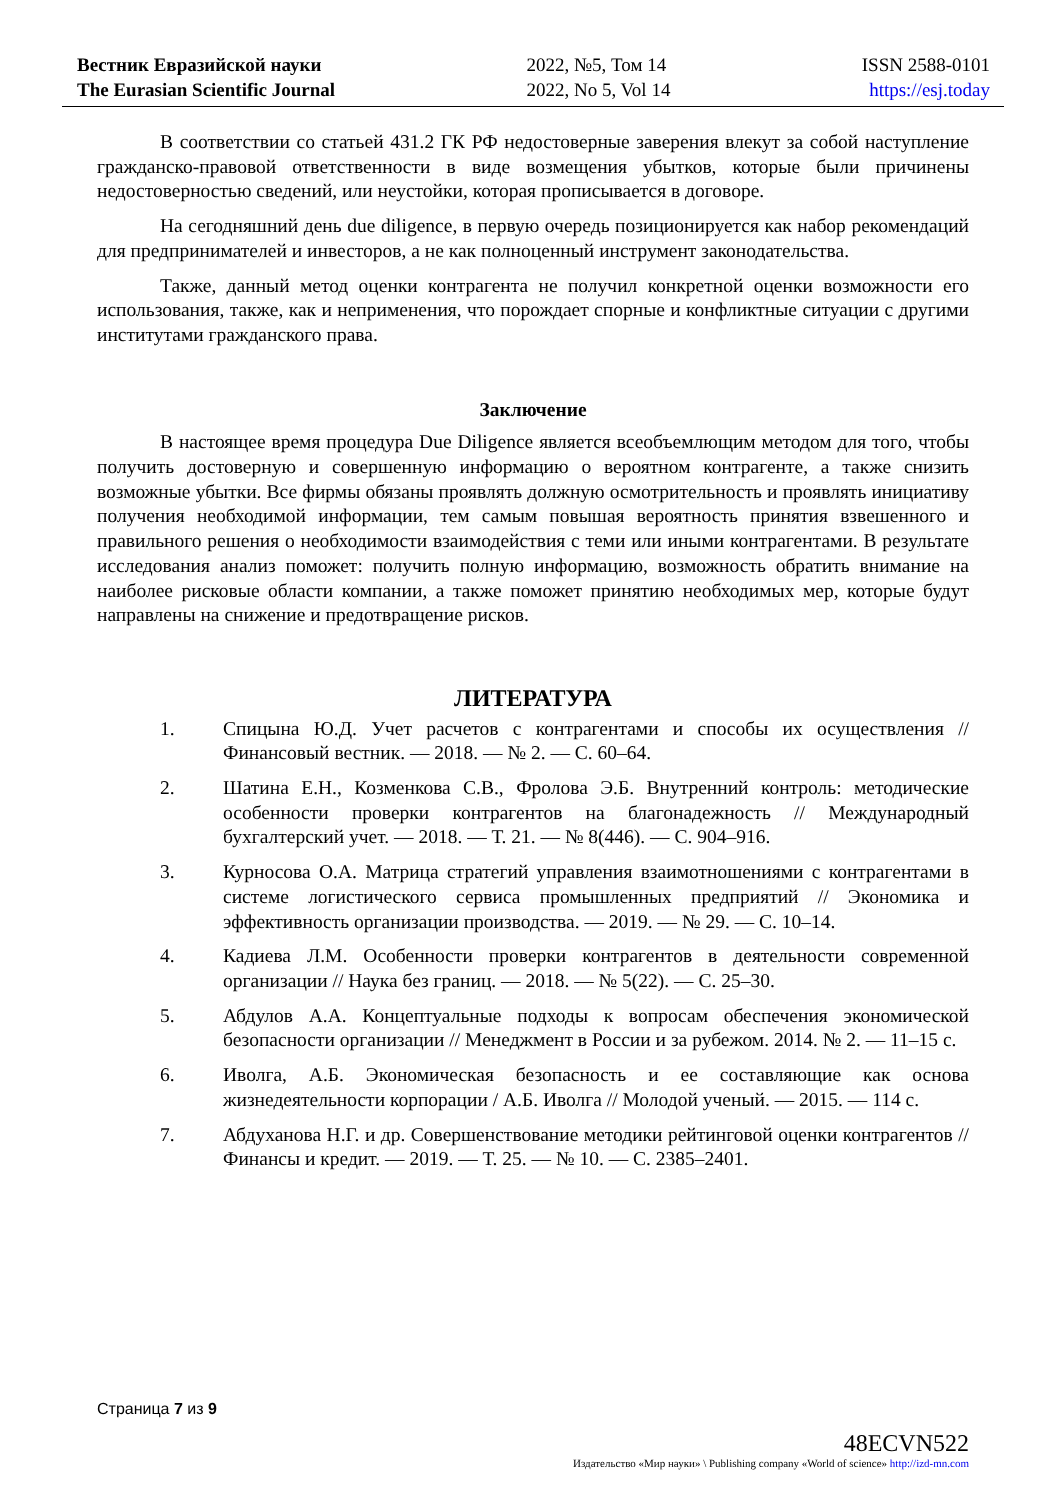Вестник Евразийской науки
The Eurasian Scientific Journal
2022, №5, Том 14
2022, No 5, Vol 14
ISSN 2588-0101
https://esj.today
В соответствии со статьей 431.2 ГК РФ недостоверные заверения влекут за собой наступление гражданско-правовой ответственности в виде возмещения убытков, которые были причинены недостоверностью сведений, или неустойки, которая прописывается в договоре.
На сегодняшний день due diligence, в первую очередь позиционируется как набор рекомендаций для предпринимателей и инвесторов, а не как полноценный инструмент законодательства.
Также, данный метод оценки контрагента не получил конкретной оценки возможности его использования, также, как и неприменения, что порождает спорные и конфликтные ситуации с другими институтами гражданского права.
Заключение
В настоящее время процедура Due Diligence является всеобъемлющим методом для того, чтобы получить достоверную и совершенную информацию о вероятном контрагенте, а также снизить возможные убытки. Все фирмы обязаны проявлять должную осмотрительность и проявлять инициативу получения необходимой информации, тем самым повышая вероятность принятия взвешенного и правильного решения о необходимости взаимодействия с теми или иными контрагентами. В результате исследования анализ поможет: получить полную информацию, возможность обратить внимание на наиболее рисковые области компании, а также поможет принятию необходимых мер, которые будут направлены на снижение и предотвращение рисков.
ЛИТЕРАТУРА
1. Спицына Ю.Д. Учет расчетов с контрагентами и способы их осуществления // Финансовый вестник. — 2018. — № 2. — С. 60–64.
2. Шатина Е.Н., Козменкова С.В., Фролова Э.Б. Внутренний контроль: методические особенности проверки контрагентов на благонадежность // Международный бухгалтерский учет. — 2018. — Т. 21. — № 8(446). — С. 904–916.
3. Курносова О.А. Матрица стратегий управления взаимотношениями с контрагентами в системе логистического сервиса промышленных предприятий // Экономика и эффективность организации производства. — 2019. — № 29. — С. 10–14.
4. Кадиева Л.М. Особенности проверки контрагентов в деятельности современной организации // Наука без границ. — 2018. — № 5(22). — С. 25–30.
5. Абдулов А.А. Концептуальные подходы к вопросам обеспечения экономической безопасности организации // Менеджмент в России и за рубежом. 2014. № 2. — 11–15 с.
6. Иволга, А.Б. Экономическая безопасность и ее составляющие как основа жизнедеятельности корпорации / А.Б. Иволга // Молодой ученый. — 2015. — 114 с.
7. Абдуханова Н.Г. и др. Совершенствование методики рейтинговой оценки контрагентов // Финансы и кредит. — 2019. — Т. 25. — № 10. — С. 2385–2401.
Страница 7 из 9
48ECVN522
Издательство «Мир науки» \ Publishing company «World of science» http://izd-mn.com